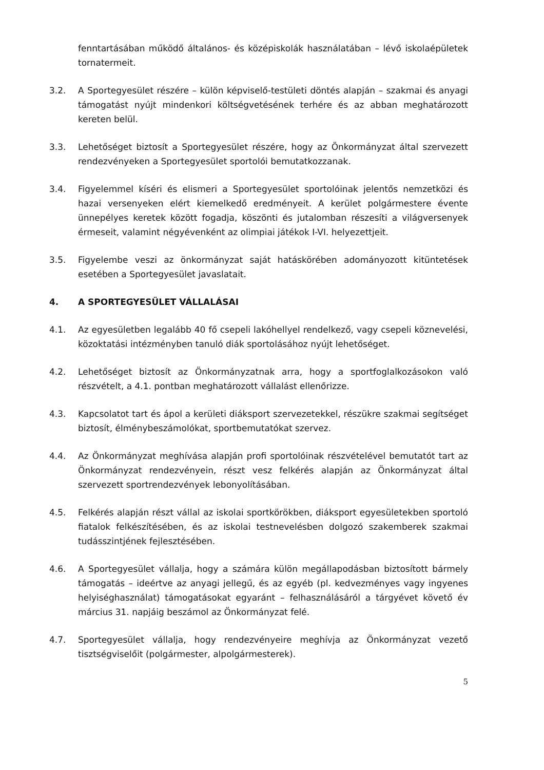fenntartásában működő általános- és középiskolák használatában – lévő iskolaépületek tornatermeit.
3.2. A Sportegyesület részére – külön képviselő-testületi döntés alapján – szakmai és anyagi támogatást nyújt mindenkori költségvetésének terhére és az abban meghatározott kereten belül.
3.3. Lehetőséget biztosít a Sportegyesület részére, hogy az Önkormányzat által szervezett rendezvényeken a Sportegyesület sportolói bemutatkozzanak.
3.4. Figyelemmel kíséri és elismeri a Sportegyesület sportolóinak jelentős nemzetközi és hazai versenyeken elért kiemelkedő eredményeit. A kerület polgármestere évente ünnepélyes keretek között fogadja, köszönti és jutalomban részesíti a világversenyek érmeseit, valamint négyévenként az olimpiai játékok I-VI. helyezettjeit.
3.5. Figyelembe veszi az önkormányzat saját hatáskörében adományozott kitüntetések esetében a Sportegyesület javaslatait.
4. A SPORTEGYESÜLET VÁLLALÁSAI
4.1. Az egyesületben legalább 40 fő csepeli lakóhellyel rendelkező, vagy csepeli köznevelési, közoktatási intézményben tanuló diák sportolásához nyújt lehetőséget.
4.2. Lehetőséget biztosít az Önkormányzatnak arra, hogy a sportfoglalkozásokon való részvételt, a 4.1. pontban meghatározott vállalást ellenőrizze.
4.3. Kapcsolatot tart és ápol a kerületi diáksport szervezetekkel, részükre szakmai segítséget biztosít, élménybeszámolókat, sportbemutatókat szervez.
4.4. Az Önkormányzat meghívása alapján profi sportolóinak részvételével bemutatót tart az Önkormányzat rendezvényein, részt vesz felkérés alapján az Önkormányzat által szervezett sportrendezvények lebonyolításában.
4.5. Felkérés alapján részt vállal az iskolai sportkörökben, diáksport egyesületekben sportoló fiatalok felkészítésében, és az iskolai testnevelésben dolgozó szakemberek szakmai tudásszintjének fejlesztésében.
4.6. A Sportegyesület vállalja, hogy a számára külön megállapodásban biztosított bármely támogatás – ideértve az anyagi jellegű, és az egyéb (pl. kedvezményes vagy ingyenes helyiséghasználat) támogatásokat egyaránt – felhasználásáról a tárgyévet követő év március 31. napjáig beszámol az Önkormányzat felé.
4.7. Sportegyesület vállalja, hogy rendezvényeire meghívja az Önkormányzat vezető tisztségviselőit (polgármester, alpolgármesterek).
5